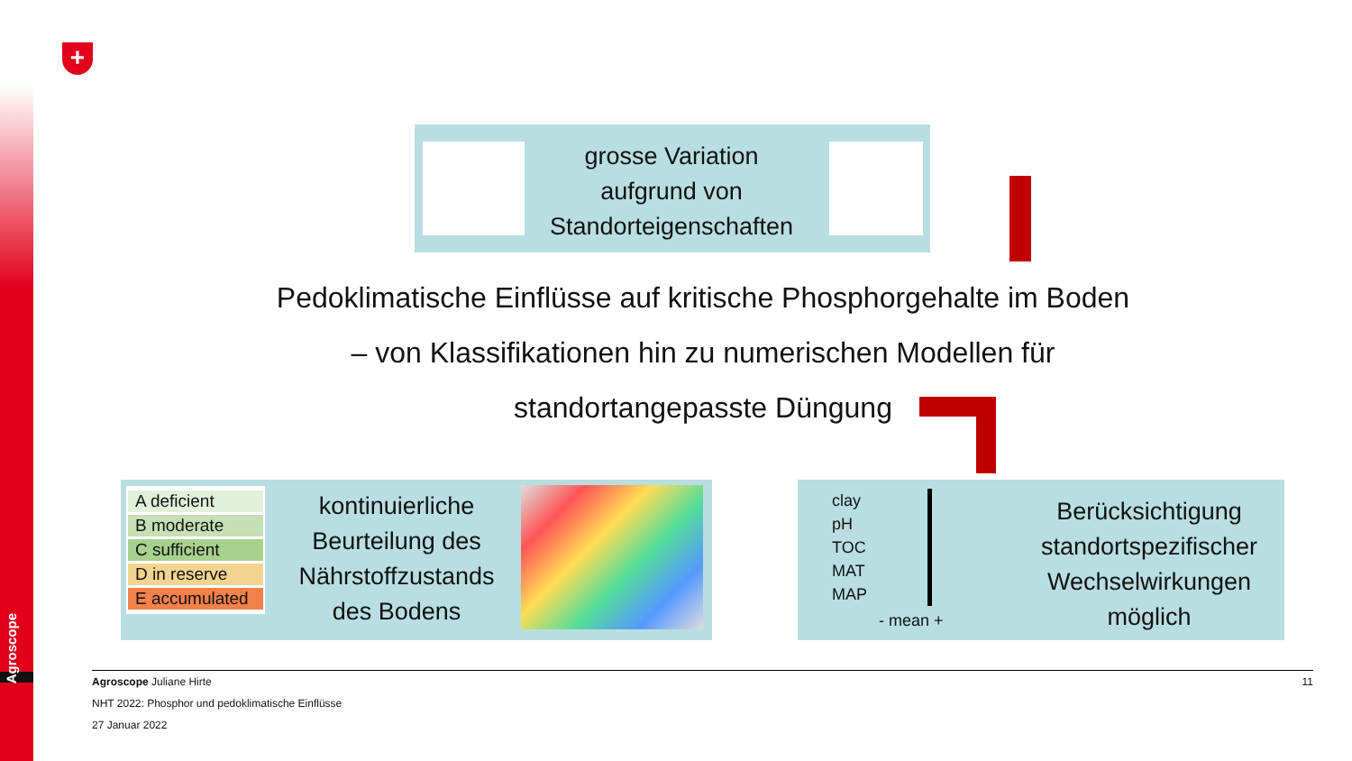Agroscope
+
grosse Variation aufgrund von Standorteigenschaften
Pedoklimatische Einflüsse auf kritische Phosphorgehalte im Boden
– von Klassifikationen hin zu numerischen Modellen für
standortangepasste Düngung
A deficient
B moderate
C sufficient
D in reserve
E accumulated
kontinuierliche Beurteilung des Nährstoffzustands des Bodens
clay
pH
TOC
MAT
MAP
- mean +
Berücksichtigung standortspezifischer Wechselwirkungen möglich
11
Agroscope Juliane Hirte
NHT 2022: Phosphor und pedoklimatische Einflüsse
27 Januar 2022